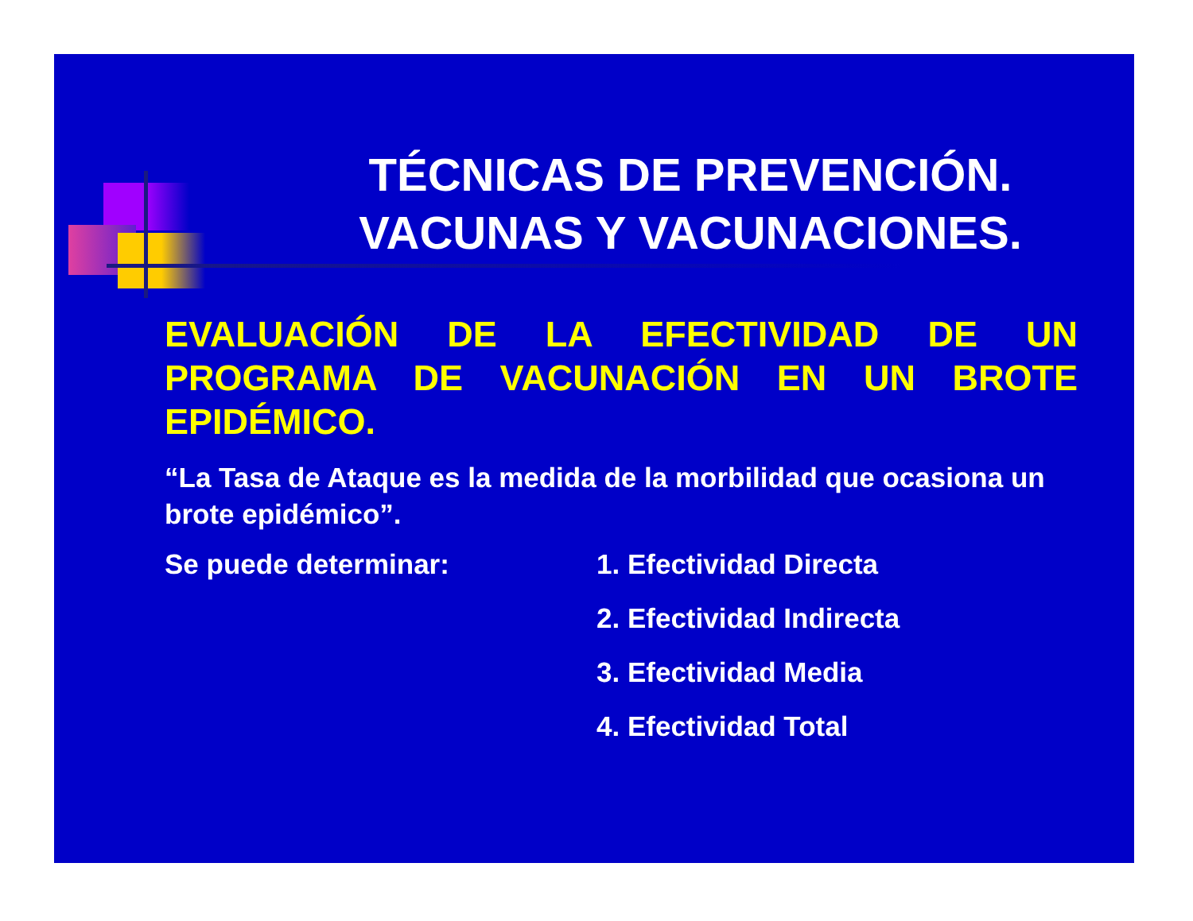TÉCNICAS DE PREVENCIÓN.
VACUNAS Y VACUNACIONES.
EVALUACIÓN DE LA EFECTIVIDAD DE UN PROGRAMA DE VACUNACIÓN EN UN BROTE EPIDÉMICO.
“La Tasa de Ataque es la medida de la morbilidad que ocasiona un brote epidémico”.
Se puede determinar:
1. Efectividad Directa
2. Efectividad Indirecta
3. Efectividad Media
4. Efectividad Total